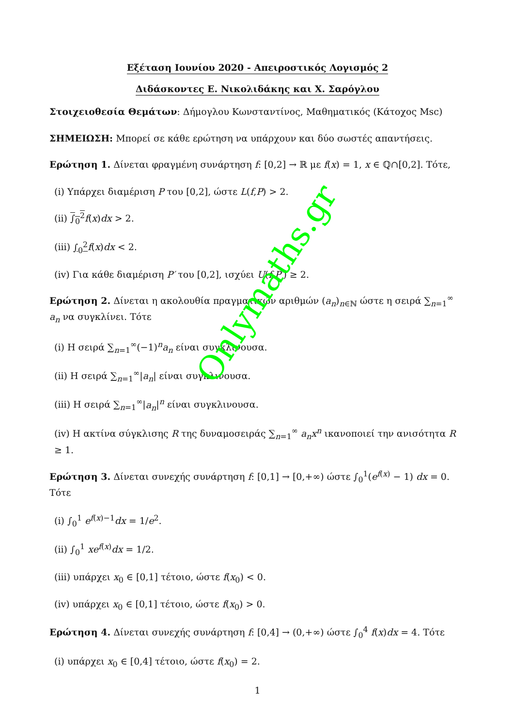Εξέταση Ιουνίου 2020 - Απειροστικός Λογισμός 2
Διδάσκοντες Ε. Νικολιδάκης και Χ. Σαρόγλου
Στοιχειοθεσία Θεμάτων: Δήμογλου Κωνσταντίνος, Μαθηματικός (Κάτοχος Msc)
ΣΗΜΕΙΩΣΗ: Μπορεί σε κάθε ερώτηση να υπάρχουν και δύο σωστές απαντήσεις.
Ερώτηση 1. Δίνεται φραγμένη συνάρτηση f: [0,2] → ℝ με f(x) = 1, x ∈ ℚ∩[0,2]. Τότε,
(i) Υπάρχει διαμέριση P του [0,2], ώστε L(f,P) > 2.
(ii) ∫<sub>0</sub><sup>2</sup> f(x)dx > 2.
(iii) ∫<sub>0</sub><sup>2</sup> f(x)dx < 2.
(iv) Για κάθε διαμέριση P′ του [0,2], ισχύει U(f,P′) ≥ 2.
Ερώτηση 2. Δίνεται η ακολουθία πραγματικών αριθμών (a<sub>n</sub>)<sub>n∈ℕ</sub> ώστε η σειρά ∑<sub>n=1</sub><sup>∞</sup> a<sub>n</sub> να συγκλίνει. Τότε
(i) Η σειρά ∑<sub>n=1</sub><sup>∞</sup>(−1)<sup>n</sup>a<sub>n</sub> είναι συγκλινουσα.
(ii) Η σειρά ∑<sub>n=1</sub><sup>∞</sup>|a<sub>n</sub>| είναι συγκλινουσα.
(iii) Η σειρά ∑<sub>n=1</sub><sup>∞</sup>|a<sub>n</sub>|<sup>n</sup> είναι συγκλινουσα.
(iv) Η ακτίνα σύγκλισης R της δυναμοσειράς ∑<sub>n=1</sub><sup>∞</sup> a<sub>n</sub>x<sup>n</sup> ικανοποιεί την ανισότητα R ≥ 1.
Ερώτηση 3. Δίνεται συνεχής συνάρτηση f: [0,1] → [0,+∞) ώστε ∫<sub>0</sub><sup>1</sup>(e<sup>f(x)</sup> − 1) dx = 0. Τότε
(i) ∫<sub>0</sub><sup>1</sup> e<sup>f(x)−1</sup>dx = 1/e<sup>2</sup>.
(ii) ∫<sub>0</sub><sup>1</sup> xe<sup>f(x)</sup>dx = 1/2.
(iii) υπάρχει x<sub>0</sub> ∈ [0,1] τέτοιο, ώστε f(x<sub>0</sub>) < 0.
(iv) υπάρχει x<sub>0</sub> ∈ [0,1] τέτοιο, ώστε f(x<sub>0</sub>) > 0.
Ερώτηση 4. Δίνεται συνεχής συνάρτηση f: [0,4] → (0,+∞) ώστε ∫<sub>0</sub><sup>4</sup> f(x)dx = 4. Τότε
(i) υπάρχει x<sub>0</sub> ∈ [0,4] τέτοιο, ώστε f(x<sub>0</sub>) = 2.
1
Onlymaths.gr